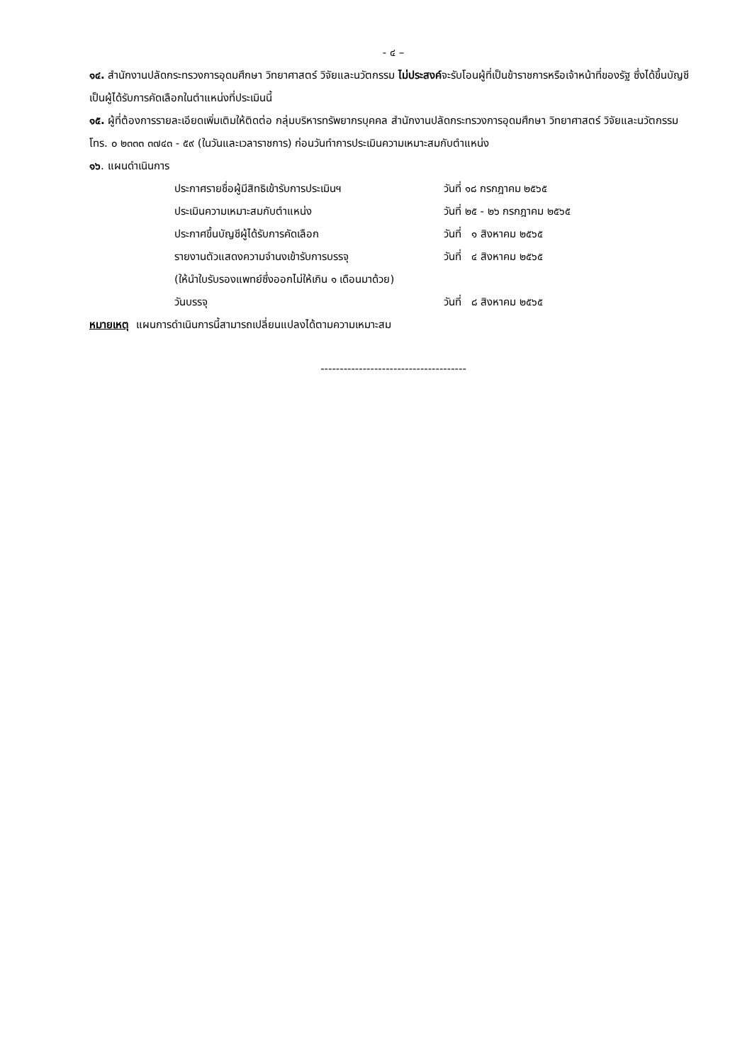- ๔ –
๑๔. สำนักงานปลัดกระทรวงการอุดมศึกษา วิทยาศาสตร์ วิจัยและนวัตกรรม ไม่ประสงค์จะรับโอนผู้ที่เป็นข้าราชการหรือเจ้าหน้าที่ของรัฐ ซึ่งได้ขึ้นบัญชีเป็นผู้ได้รับการคัดเลือกในตำแหน่งที่ประเมินนี้
๑๕. ผู้ที่ต้องการรายละเอียดเพิ่มเติมให้ติดต่อ กลุ่มบริหารทรัพยากรบุคคล สำนักงานปลัดกระทรวงการอุดมศึกษา วิทยาศาสตร์ วิจัยและนวัตกรรม โทร. ๐ ๒๓๓๓ ๓๗๔๓ - ๕๙ (ในวันและเวลาราชการ) ก่อนวันทำการประเมินความเหมาะสมกับตำแหน่ง
๑๖. แผนดำเนินการ
| ประกาศรายชื่อผู้มีสิทธิเข้ารับการประเมินฯ | วันที่ ๑๘ กรกฎาคม ๒๕๖๕ |
| ประเมินความเหมาะสมกับตำแหน่ง | วันที่ ๒๕ - ๒๖ กรกฎาคม ๒๕๖๕ |
| ประกาศขึ้นบัญชีผู้ได้รับการคัดเลือก | วันที่ ๑ สิงหาคม ๒๕๖๕ |
| รายงานตัวแสดงความจำนงเข้ารับการบรรจุ | วันที่ ๔ สิงหาคม ๒๕๖๕ |
| (ให้นำใบรับรองแพทย์ซึ่งออกไม่ให้เกิน ๑ เดือนมาด้วย) | |
| วันบรรจุ | วันที่ ๘ สิงหาคม ๒๕๖๕ |
หมายเหตุ แผนการดำเนินการนี้สามารถเปลี่ยนแปลงได้ตามความเหมาะสม
--------------------------------------